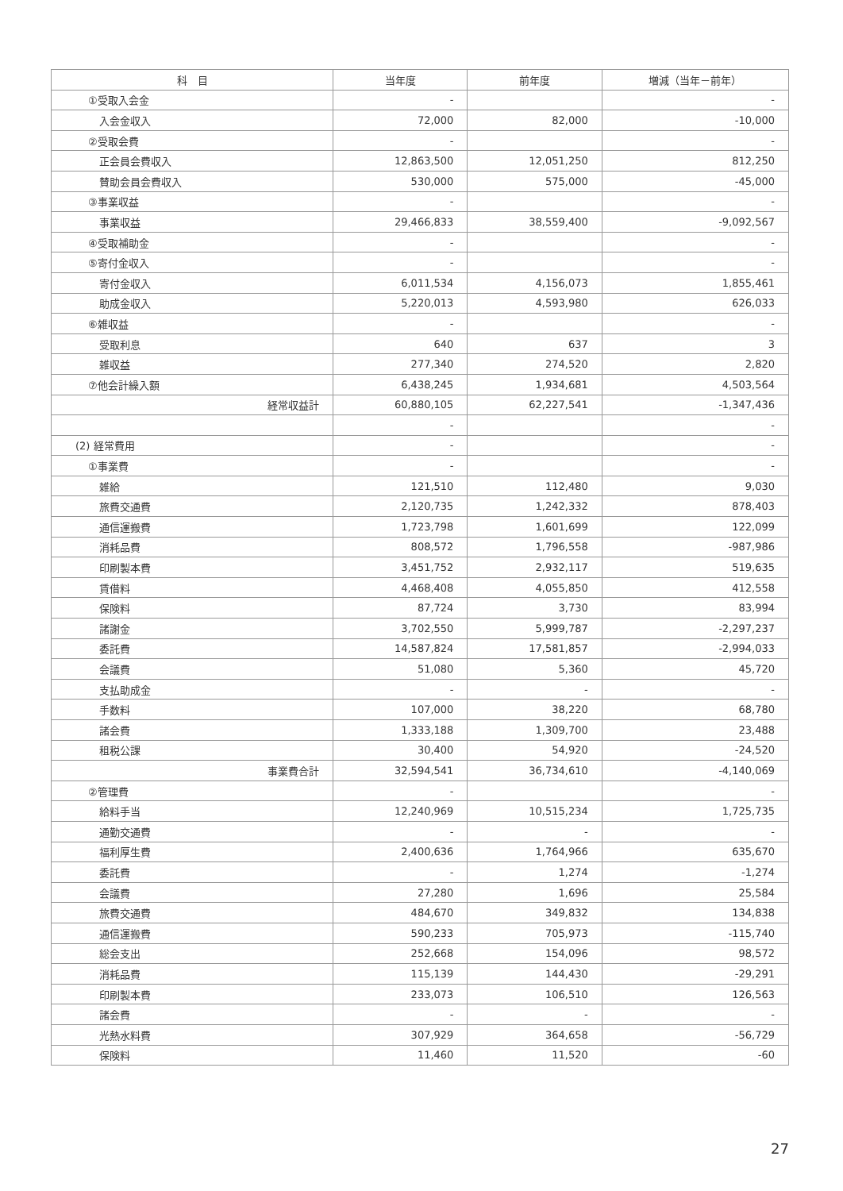| 科 目 | 当年度 | 前年度 | 増減（当年－前年） |
| --- | --- | --- | --- |
| ①受取入会金 | - | | - |
| 入会金収入 | 72,000 | 82,000 | -10,000 |
| ②受取会費 | - | | - |
| 正会員会費収入 | 12,863,500 | 12,051,250 | 812,250 |
| 賛助会員会費収入 | 530,000 | 575,000 | -45,000 |
| ③事業収益 | - | | - |
| 事業収益 | 29,466,833 | 38,559,400 | -9,092,567 |
| ④受取補助金 | - | | - |
| ⑤寄付金収入 | - | | - |
| 寄付金収入 | 6,011,534 | 4,156,073 | 1,855,461 |
| 助成金収入 | 5,220,013 | 4,593,980 | 626,033 |
| ⑥雑収益 | - | | - |
| 受取利息 | 640 | 637 | 3 |
| 雑収益 | 277,340 | 274,520 | 2,820 |
| ⑦他会計繰入額 | 6,438,245 | 1,934,681 | 4,503,564 |
| 経常収益計 | 60,880,105 | 62,227,541 | -1,347,436 |
| | - | | - |
| (2) 経常費用 | - | | - |
| ①事業費 | - | | - |
| 雑給 | 121,510 | 112,480 | 9,030 |
| 旅費交通費 | 2,120,735 | 1,242,332 | 878,403 |
| 通信運搬費 | 1,723,798 | 1,601,699 | 122,099 |
| 消耗品費 | 808,572 | 1,796,558 | -987,986 |
| 印刷製本費 | 3,451,752 | 2,932,117 | 519,635 |
| 賃借料 | 4,468,408 | 4,055,850 | 412,558 |
| 保険料 | 87,724 | 3,730 | 83,994 |
| 諸謝金 | 3,702,550 | 5,999,787 | -2,297,237 |
| 委託費 | 14,587,824 | 17,581,857 | -2,994,033 |
| 会議費 | 51,080 | 5,360 | 45,720 |
| 支払助成金 | - | - | - |
| 手数料 | 107,000 | 38,220 | 68,780 |
| 諸会費 | 1,333,188 | 1,309,700 | 23,488 |
| 租税公課 | 30,400 | 54,920 | -24,520 |
| 事業費合計 | 32,594,541 | 36,734,610 | -4,140,069 |
| ②管理費 | - | | - |
| 給料手当 | 12,240,969 | 10,515,234 | 1,725,735 |
| 通勤交通費 | - | - | - |
| 福利厚生費 | 2,400,636 | 1,764,966 | 635,670 |
| 委託費 | - | 1,274 | -1,274 |
| 会議費 | 27,280 | 1,696 | 25,584 |
| 旅費交通費 | 484,670 | 349,832 | 134,838 |
| 通信運搬費 | 590,233 | 705,973 | -115,740 |
| 総会支出 | 252,668 | 154,096 | 98,572 |
| 消耗品費 | 115,139 | 144,430 | -29,291 |
| 印刷製本費 | 233,073 | 106,510 | 126,563 |
| 諸会費 | - | - | - |
| 光熱水料費 | 307,929 | 364,658 | -56,729 |
| 保険料 | 11,460 | 11,520 | -60 |
27